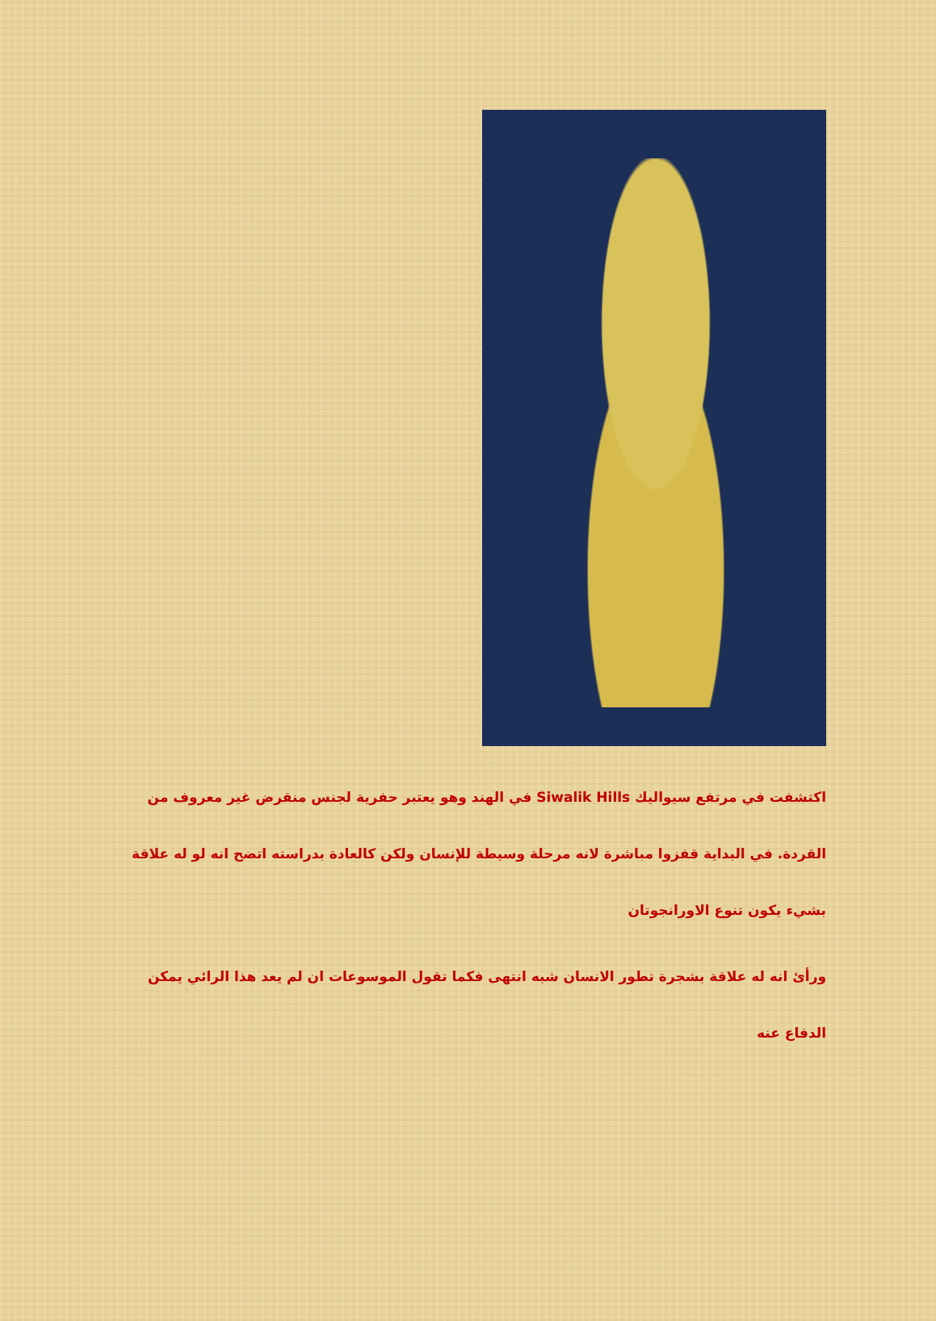اكتشفت في مرتفع سيواليك Siwalik Hills في الهند وهو يعتبر حفرية لجنس منقرض غير معروف من القردة. في البداية قفزوا مباشرة لانه مرحلة وسيطة للإنسان ولكن كالعادة بدراسته اتضح انه لو له علاقة بشيء يكون تنوع الاورانجوتان
ورأئ انه له علاقة بشجرة تطور الانسان شبه انتهى فكما تقول الموسوعات ان لم يعد هذا الرائي يمكن الدفاع عنه